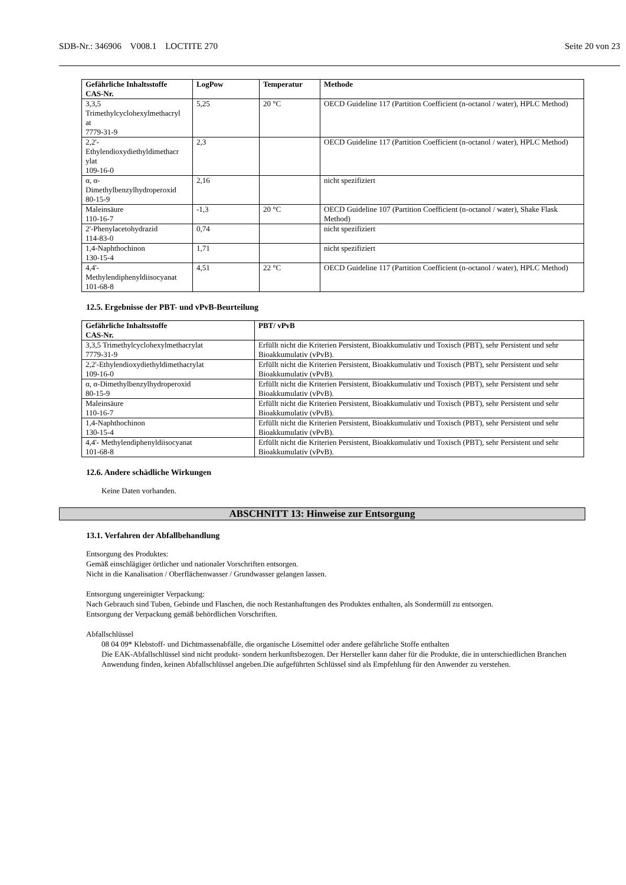SDB-Nr.: 346906 V008.1 LOCTITE 270 Seite 20 von 23
| Gefährliche Inhaltsstoffe CAS-Nr. | LogPow | Temperatur | Methode |
| --- | --- | --- | --- |
| 3,3,5 Trimethylcyclohexylmethacryl at 7779-31-9 | 5,25 | 20 °C | OECD Guideline 117 (Partition Coefficient (n-octanol / water), HPLC Method) |
| 2,2'- Ethylendioxydiethyldimethacr ylat 109-16-0 | 2,3 | | OECD Guideline 117 (Partition Coefficient (n-octanol / water), HPLC Method) |
| α, α- Dimethylbenzylhydroperoxid 80-15-9 | 2,16 | | nicht spezifiziert |
| Maleinsäure 110-16-7 | -1,3 | 20 °C | OECD Guideline 107 (Partition Coefficient (n-octanol / water), Shake Flask Method) |
| 2'-Phenylacetohydrazid 114-83-0 | 0,74 | | nicht spezifiziert |
| 1,4-Naphthochinon 130-15-4 | 1,71 | | nicht spezifiziert |
| 4,4'- Methylendiphenyldiisocyanat 101-68-8 | 4,51 | 22 °C | OECD Guideline 117 (Partition Coefficient (n-octanol / water), HPLC Method) |
12.5. Ergebnisse der PBT- und vPvB-Beurteilung
| Gefährliche Inhaltsstoffe CAS-Nr. | PBT/ vPvB |
| --- | --- |
| 3,3,5 Trimethylcyclohexylmethacrylat 7779-31-9 | Erfüllt nicht die Kriterien Persistent, Bioakkumulativ und Toxisch (PBT), sehr Persistent und sehr Bioakkumulativ (vPvB). |
| 2,2'-Ethylendioxydiethyldimethacrylat 109-16-0 | Erfüllt nicht die Kriterien Persistent, Bioakkumulativ und Toxisch (PBT), sehr Persistent und sehr Bioakkumulativ (vPvB). |
| α, α-Dimethylbenzylhydroperoxid 80-15-9 | Erfüllt nicht die Kriterien Persistent, Bioakkumulativ und Toxisch (PBT), sehr Persistent und sehr Bioakkumulativ (vPvB). |
| Maleinsäure 110-16-7 | Erfüllt nicht die Kriterien Persistent, Bioakkumulativ und Toxisch (PBT), sehr Persistent und sehr Bioakkumulativ (vPvB). |
| 1,4-Naphthochinon 130-15-4 | Erfüllt nicht die Kriterien Persistent, Bioakkumulativ und Toxisch (PBT), sehr Persistent und sehr Bioakkumulativ (vPvB). |
| 4,4'- Methylendiphenyldiisocyanat 101-68-8 | Erfüllt nicht die Kriterien Persistent, Bioakkumulativ und Toxisch (PBT), sehr Persistent und sehr Bioakkumulativ (vPvB). |
12.6. Andere schädliche Wirkungen
Keine Daten vorhanden.
ABSCHNITT 13: Hinweise zur Entsorgung
13.1. Verfahren der Abfallbehandlung
Entsorgung des Produktes:
Gemäß einschlägiger örtlicher und nationaler Vorschriften entsorgen.
Nicht in die Kanalisation / Oberflächenwasser / Grundwasser gelangen lassen.
Entsorgung ungereinigter Verpackung:
Nach Gebrauch sind Tuben, Gebinde und Flaschen, die noch Restanhaftungen des Produktes enthalten, als Sondermüll zu entsorgen.
Entsorgung der Verpackung gemäß behördlichen Vorschriften.
Abfallschlüssel
08 04 09* Klebstoff- und Dichtmassenabfälle, die organische Lösemittel oder andere gefährliche Stoffe enthalten
Die EAK-Abfallschlüssel sind nicht produkt- sondern herkunftsbezogen. Der Hersteller kann daher für die Produkte, die in unterschiedlichen Branchen Anwendung finden, keinen Abfallschlüssel angeben.Die aufgeführten Schlüssel sind als Empfehlung für den Anwender zu verstehen.